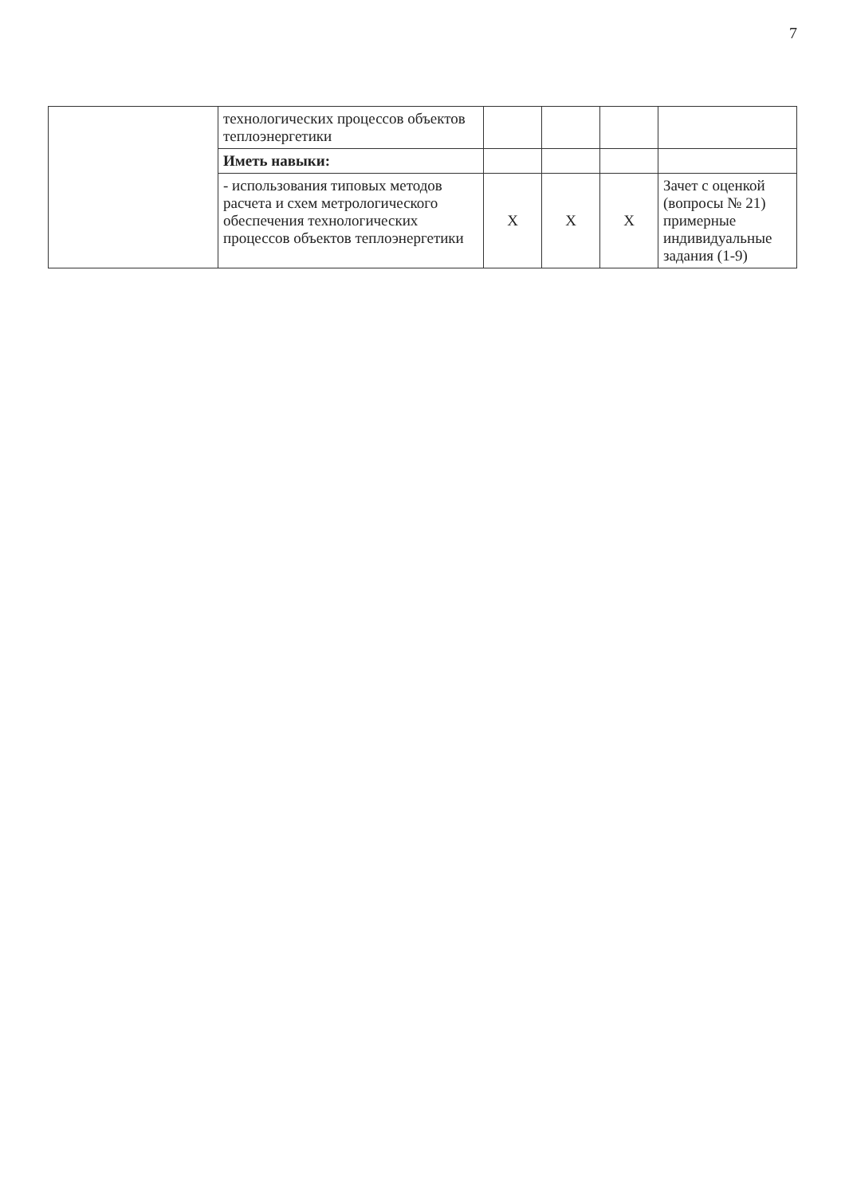7
| | технологических процессов объектов теплоэнергетики | | | | |
| | Иметь навыки: | | | | |
| | - использования типовых методов расчета и схем метрологического обеспечения технологических процессов объектов теплоэнергетики | Х | Х | Х | Зачет с оценкой (вопросы № 21) примерные индивидуальные задания (1-9) |